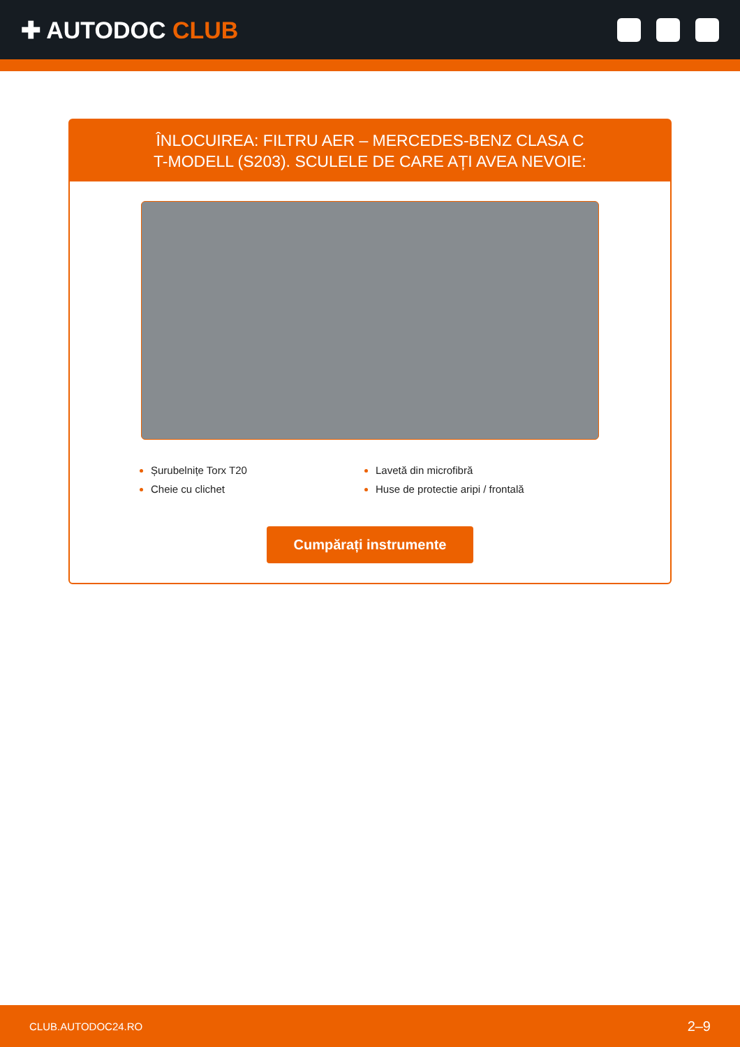✚ AUTODOC CLUB
ÎNLOCUIREA: FILTRU AER – MERCEDES-BENZ CLASA C T-MODELL (S203). SCULELE DE CARE AȚI AVEA NEVOIE:
Șurubelnițe Torx T20
Lavetă din microfibră
Cheie cu clichet
Huse de protectie aripi / frontală
Cumpărați instrumente
CLUB.AUTODOC24.RO 2–9